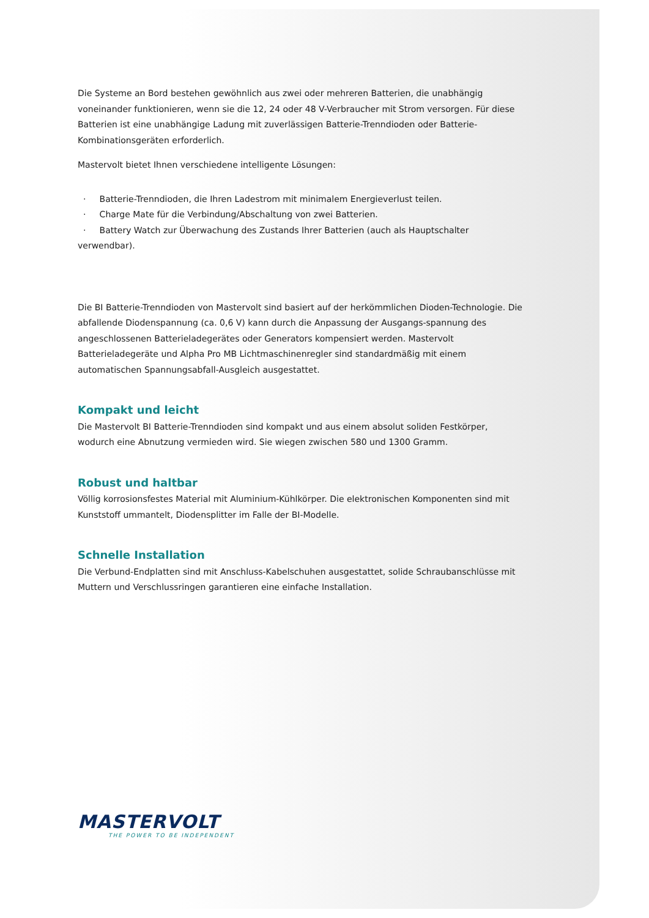Die Systeme an Bord bestehen gewöhnlich aus zwei oder mehreren Batterien, die unabhängig voneinander funktionieren, wenn sie die 12, 24 oder 48 V-Verbraucher mit Strom versorgen. Für diese Batterien ist eine unabhängige Ladung mit zuverlässigen Batterie-Trenndioden oder Batterie-Kombinationsgeräten erforderlich.
Mastervolt bietet Ihnen verschiedene intelligente Lösungen:
· Batterie-Trenndioden, die Ihren Ladestrom mit minimalem Energieverlust teilen.
· Charge Mate für die Verbindung/Abschaltung von zwei Batterien.
· Battery Watch zur Überwachung des Zustands Ihrer Batterien (auch als Hauptschalter verwendbar).
Die BI Batterie-Trenndioden von Mastervolt sind basiert auf der herkömmlichen Dioden-Technologie. Die abfallende Diodenspannung (ca. 0,6 V) kann durch die Anpassung der Ausgangs-spannung des angeschlossenen Batterieladegerätes oder Generators kompensiert werden. Mastervolt Batterieladegeräte und Alpha Pro MB Lichtmaschinenregler sind standardmäßig mit einem automatischen Spannungsabfall-Ausgleich ausgestattet.
Kompakt und leicht
Die Mastervolt BI Batterie-Trenndioden sind kompakt und aus einem absolut soliden Festkörper, wodurch eine Abnutzung vermieden wird. Sie wiegen zwischen 580 und 1300 Gramm.
Robust und haltbar
Völlig korrosionsfestes Material mit Aluminium-Kühlkörper. Die elektronischen Komponenten sind mit Kunststoff ummantelt, Diodensplitter im Falle der BI-Modelle.
Schnelle Installation
Die Verbund-Endplatten sind mit Anschluss-Kabelschuhen ausgestattet, solide Schraubanschlüsse mit Muttern und Verschlussringen garantieren eine einfache Installation.
MASTERVOLT
THE POWER TO BE INDEPENDENT